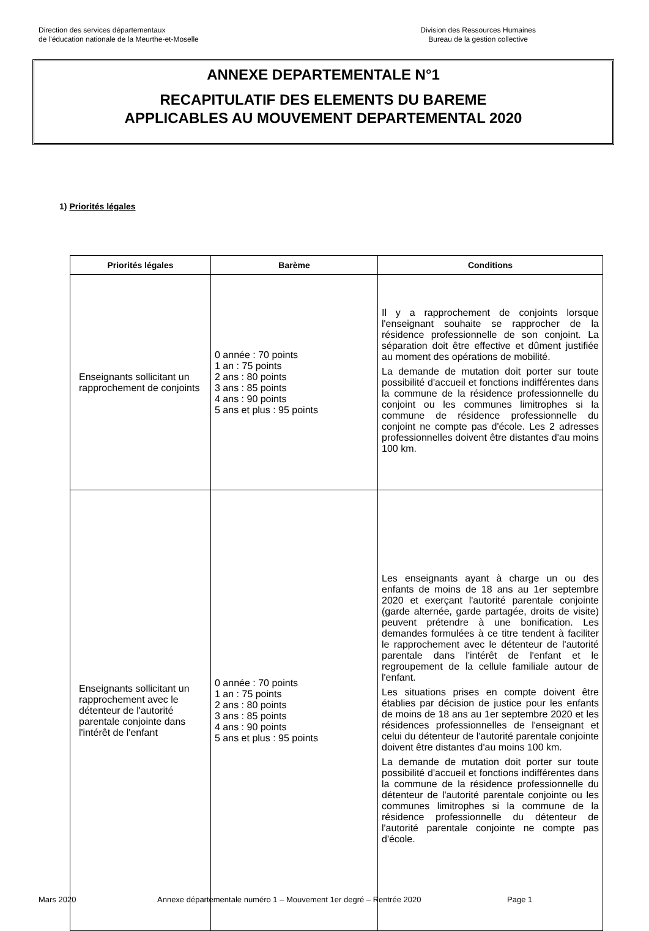Direction des services départementaux
de l'éducation nationale de la Meurthe-et-Moselle
Division des Ressources Humaines
Bureau de la gestion collective
ANNEXE DEPARTEMENTALE N°1
RECAPITULATIF DES ELEMENTS DU BAREME
APPLICABLES AU MOUVEMENT DEPARTEMENTAL 2020
1) Priorités légales
| Priorités légales | Barème | Conditions |
| --- | --- | --- |
| Enseignants sollicitant un rapprochement de conjoints | 0 année : 70 points 1 an : 75 points 2 ans : 80 points 3 ans : 85 points 4 ans : 90 points 5 ans et plus : 95 points | Il y a rapprochement de conjoints lorsque l'enseignant souhaite se rapprocher de la résidence professionnelle de son conjoint. La séparation doit être effective et dûment justifiée au moment des opérations de mobilité. La demande de mutation doit porter sur toute possibilité d'accueil et fonctions indifférentes dans la commune de la résidence professionnelle du conjoint ou les communes limitrophes si la commune de résidence professionnelle du conjoint ne compte pas d'école. Les 2 adresses professionnelles doivent être distantes d'au moins 100 km. |
| Enseignants sollicitant un rapprochement avec le détenteur de l'autorité parentale conjointe dans l'intérêt de l'enfant | 0 année : 70 points 1 an : 75 points 2 ans : 80 points 3 ans : 85 points 4 ans : 90 points 5 ans et plus : 95 points | Les enseignants ayant à charge un ou des enfants de moins de 18 ans au 1er septembre 2020 et exerçant l'autorité parentale conjointe (garde alternée, garde partagée, droits de visite) peuvent prétendre à une bonification. Les demandes formulées à ce titre tendent à faciliter le rapprochement avec le détenteur de l'autorité parentale dans l'intérêt de l'enfant et le regroupement de la cellule familiale autour de l'enfant. Les situations prises en compte doivent être établies par décision de justice pour les enfants de moins de 18 ans au 1er septembre 2020 et les résidences professionnelles de l'enseignant et celui du détenteur de l'autorité parentale conjointe doivent être distantes d'au moins 100 km. La demande de mutation doit porter sur toute possibilité d'accueil et fonctions indifférentes dans la commune de la résidence professionnelle du détenteur de l'autorité parentale conjointe ou les communes limitrophes si la commune de la résidence professionnelle du détenteur de l'autorité parentale conjointe ne compte pas d'école. |
Mars 2020 Annexe départementale numéro 1 – Mouvement 1er degré – Rentrée 2020 Page 1